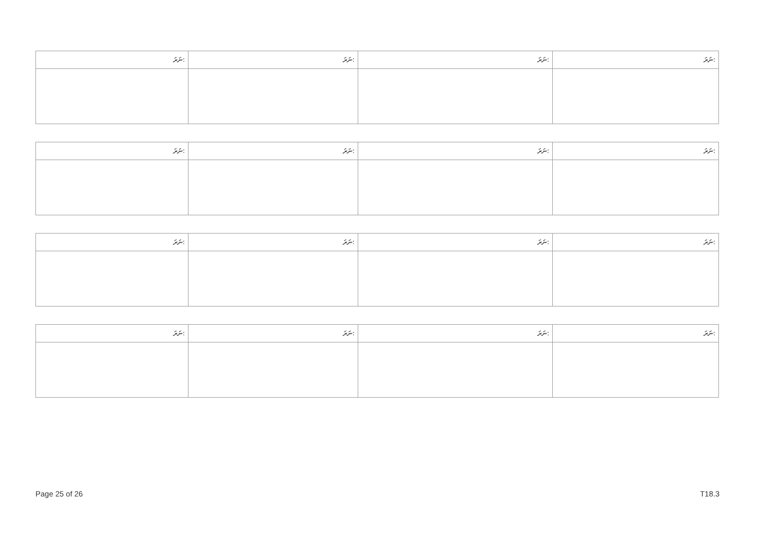| ނަރަ: | ނަރަ: | ނަރަ: | ނަރަ: |
| --- | --- | --- | --- |
| ނަރަ: | ނަރަ: | ނަރަ: | ނަރަ: |
| --- | --- | --- | --- |
| ނަރަ: | ނަރަ: | ނަރަ: | ނަރަ: |
| --- | --- | --- | --- |
| ނަރަ: | ނަރަ: | ނަރަ: | ނަރަ: |
| --- | --- | --- | --- |
Page 25 of 26 T18.3